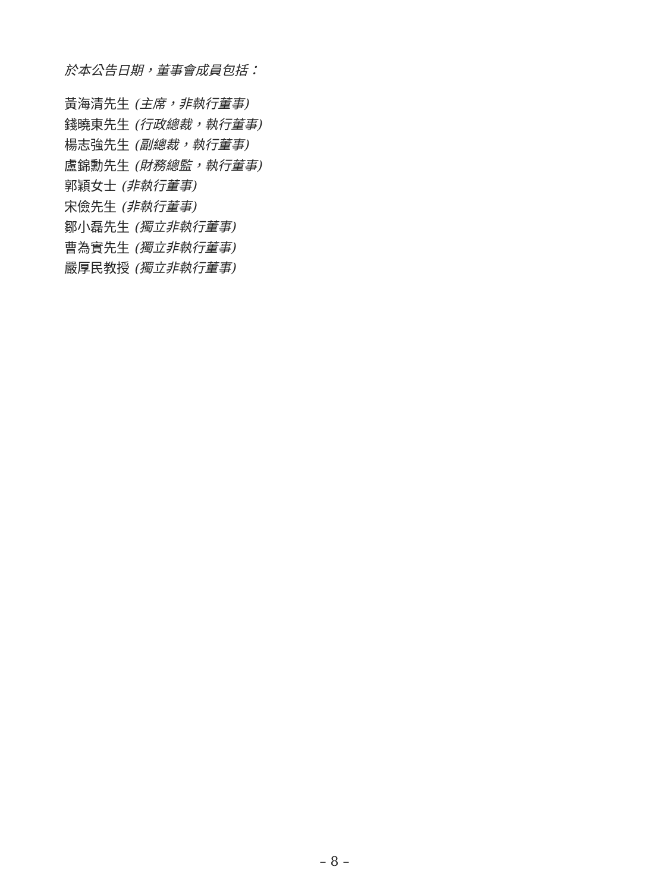於本公告日期，董事會成員包括：
黃海清先生 (主席，非執行董事)
錢曉東先生 (行政總裁，執行董事)
楊志強先生 (副總裁，執行董事)
盧錦勳先生 (財務總監，執行董事)
郭穎女士 (非執行董事)
宋儉先生 (非執行董事)
鄒小磊先生 (獨立非執行董事)
曹為實先生 (獨立非執行董事)
嚴厚民教授 (獨立非執行董事)
– 8 –